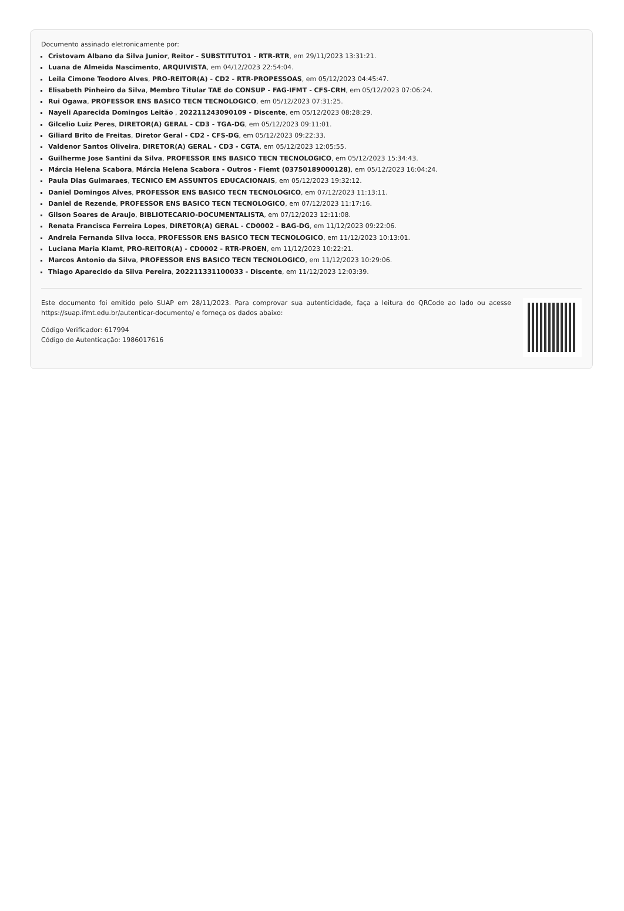Documento assinado eletronicamente por:
Cristovam Albano da Silva Junior, Reitor - SUBSTITUTO1 - RTR-RTR, em 29/11/2023 13:31:21.
Luana de Almeida Nascimento, ARQUIVISTA, em 04/12/2023 22:54:04.
Leila Cimone Teodoro Alves, PRO-REITOR(A) - CD2 - RTR-PROPESSOAS, em 05/12/2023 04:45:47.
Elisabeth Pinheiro da Silva, Membro Titular TAE do CONSUP - FAG-IFMT - CFS-CRH, em 05/12/2023 07:06:24.
Rui Ogawa, PROFESSOR ENS BASICO TECN TECNOLOGICO, em 05/12/2023 07:31:25.
Nayeli Aparecida Domingos Leitão , 202211243090109 - Discente, em 05/12/2023 08:28:29.
Gilcelio Luiz Peres, DIRETOR(A) GERAL - CD3 - TGA-DG, em 05/12/2023 09:11:01.
Giliard Brito de Freitas, Diretor Geral - CD2 - CFS-DG, em 05/12/2023 09:22:33.
Valdenor Santos Oliveira, DIRETOR(A) GERAL - CD3 - CGTA, em 05/12/2023 12:05:55.
Guilherme Jose Santini da Silva, PROFESSOR ENS BASICO TECN TECNOLOGICO, em 05/12/2023 15:34:43.
Márcia Helena Scabora, Márcia Helena Scabora - Outros - Fiemt (03750189000128), em 05/12/2023 16:04:24.
Paula Dias Guimaraes, TECNICO EM ASSUNTOS EDUCACIONAIS, em 05/12/2023 19:32:12.
Daniel Domingos Alves, PROFESSOR ENS BASICO TECN TECNOLOGICO, em 07/12/2023 11:13:11.
Daniel de Rezende, PROFESSOR ENS BASICO TECN TECNOLOGICO, em 07/12/2023 11:17:16.
Gilson Soares de Araujo, BIBLIOTECARIO-DOCUMENTALISTA, em 07/12/2023 12:11:08.
Renata Francisca Ferreira Lopes, DIRETOR(A) GERAL - CD0002 - BAG-DG, em 11/12/2023 09:22:06.
Andreia Fernanda Silva Iocca, PROFESSOR ENS BASICO TECN TECNOLOGICO, em 11/12/2023 10:13:01.
Luciana Maria Klamt, PRO-REITOR(A) - CD0002 - RTR-PROEN, em 11/12/2023 10:22:21.
Marcos Antonio da Silva, PROFESSOR ENS BASICO TECN TECNOLOGICO, em 11/12/2023 10:29:06.
Thiago Aparecido da Silva Pereira, 202211331100033 - Discente, em 11/12/2023 12:03:39.
Este documento foi emitido pelo SUAP em 28/11/2023. Para comprovar sua autenticidade, faça a leitura do QRCode ao lado ou acesse https://suap.ifmt.edu.br/autenticar-documento/ e forneça os dados abaixo:
Código Verificador: 617994
Código de Autenticação: 1986017616